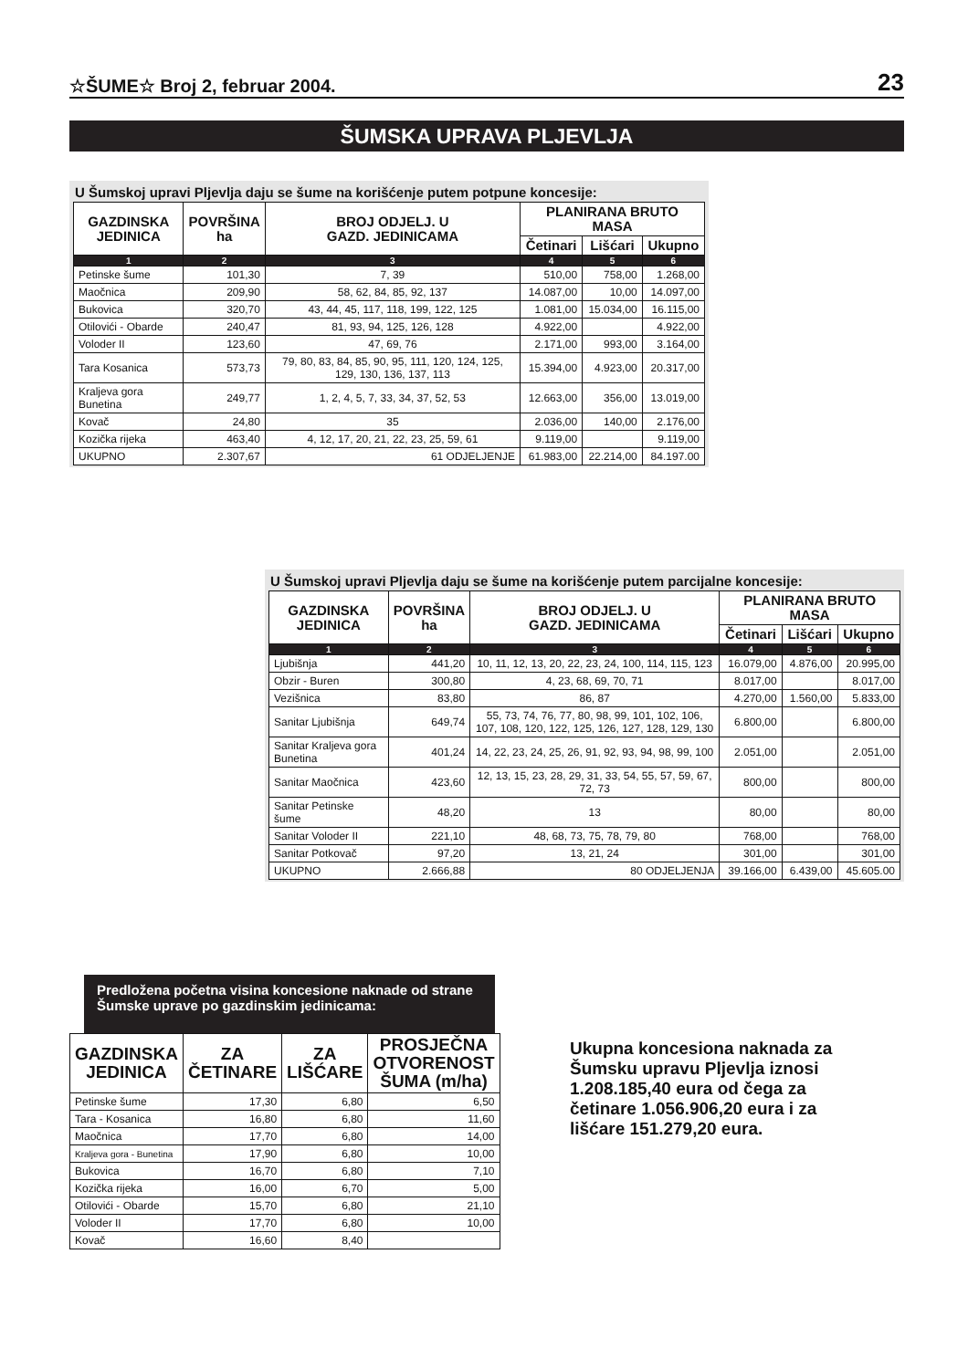☆ŠUME☆ Broj 2, februar 2004. 23
ŠUMSKA UPRAVA PLJEVLJA
U Šumskoj upravi Pljevlja daju se šume na korišćenje putem potpune koncesije:
| GAZDINSKA JEDINICA | POVRŠINA ha | BROJ ODJELJ. U GAZD. JEDINICAMA | PLANIRANA BRUTO MASA | | |
| --- | --- | --- | --- | --- | --- |
| | | | Četinari | Lišćari | Ukupno |
| 1 | 2 | 3 | 4 | 5 | 6 |
| Petinske šume | 101,30 | 7, 39 | 510,00 | 758,00 | 1.268,00 |
| Maočnica | 209,90 | 58, 62, 84, 85, 92, 137 | 14.087,00 | 10,00 | 14.097,00 |
| Bukovica | 320,70 | 43, 44, 45, 117, 118, 199, 122, 125 | 1.081,00 | 15.034,00 | 16.115,00 |
| Otilovići - Obarde | 240,47 | 81, 93, 94, 125, 126, 128 | 4.922,00 | | 4.922,00 |
| Voloder II | 123,60 | 47, 69, 76 | 2.171,00 | 993,00 | 3.164,00 |
| Tara Kosanica | 573,73 | 79, 80, 83, 84, 85, 90, 95, 111, 120, 124, 125, 129, 130, 136, 137, 113 | 15.394,00 | 4.923,00 | 20.317,00 |
| Kraljeva gora Bunetina | 249,77 | 1, 2, 4, 5, 7, 33, 34, 37, 52, 53 | 12.663,00 | 356,00 | 13.019,00 |
| Kovač | 24,80 | 35 | 2.036,00 | 140,00 | 2.176,00 |
| Kozička rijeka | 463,40 | 4, 12, 17, 20, 21, 22, 23, 25, 59, 61 | 9.119,00 | | 9.119,00 |
| UKUPNO | 2.307,67 | 61 ODJELJENJE | 61.983,00 | 22.214,00 | 84.197.00 |
U Šumskoj upravi Pljevlja daju se šume na korišćenje putem parcijalne koncesije:
| GAZDINSKA JEDINICA | POVRŠINA ha | BROJ ODJELJ. U GAZD. JEDINICAMA | PLANIRANA BRUTO MASA | | |
| --- | --- | --- | --- | --- | --- |
| | | | Četinari | Lišćari | Ukupno |
| 1 | 2 | 3 | 4 | 5 | 6 |
| Ljubišnja | 441,20 | 10, 11, 12, 13, 20, 22, 23, 24, 100, 114, 115, 123 | 16.079,00 | 4.876,00 | 20.995,00 |
| Obzir - Buren | 300,80 | 4, 23, 68, 69, 70, 71 | 8.017,00 | | 8.017,00 |
| Vezišnica | 83,80 | 86, 87 | 4.270,00 | 1.560,00 | 5.833,00 |
| Sanitar Ljubišnja | 649,74 | 55, 73, 74, 76, 77, 80, 98, 99, 101, 102, 106, 107, 108, 120, 122, 125, 126, 127, 128, 129, 130 | 6.800,00 | | 6.800,00 |
| Sanitar Kraljeva gora Bunetina | 401,24 | 14, 22, 23, 24, 25, 26, 91, 92, 93, 94, 98, 99, 100 | 2.051,00 | | 2.051,00 |
| Sanitar Maočnica | 423,60 | 12, 13, 15, 23, 28, 29, 31, 33, 54, 55, 57, 59, 67, 72, 73 | 800,00 | | 800,00 |
| Sanitar Petinske šume | 48,20 | 13 | 80,00 | | 80,00 |
| Sanitar Voloder II | 221,10 | 48, 68, 73, 75, 78, 79, 80 | 768,00 | | 768,00 |
| Sanitar Potkovač | 97,20 | 13, 21, 24 | 301,00 | | 301,00 |
| UKUPNO | 2.666,88 | 80 ODJELJENJA | 39.166,00 | 6.439,00 | 45.605.00 |
Predložena početna visina koncesione naknade od strane Šumske uprave po gazdinskim jedinicama:
| GAZDINSKA JEDINICA | ZA ČETINARE | ZA LIŠĆARE | PROSJEČNA OTVORENOST ŠUMA (m/ha) |
| --- | --- | --- | --- |
| Petinske šume | 17,30 | 6,80 | 6,50 |
| Tara - Kosanica | 16,80 | 6,80 | 11,60 |
| Maočnica | 17,70 | 6,80 | 14,00 |
| Kraljeva gora - Bunetina | 17,90 | 6,80 | 10,00 |
| Bukovica | 16,70 | 6,80 | 7,10 |
| Kozička rijeka | 16,00 | 6,70 | 5,00 |
| Otilovići - Obarde | 15,70 | 6,80 | 21,10 |
| Voloder II | 17,70 | 6,80 | 10,00 |
| Kovač | 16,60 | 8,40 | |
Ukupna koncesiona naknada za Šumsku upravu Pljevlja iznosi 1.208.185,40 eura od čega za četinare 1.056.906,20 eura i za lišćare 151.279,20 eura.